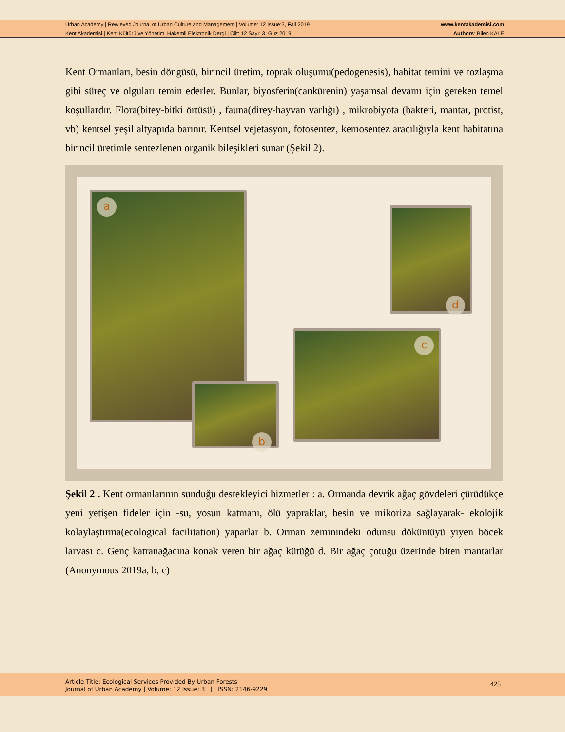Urban Academy | Rewieved Journal of Urban Culture and Management | Volume: 12 Issue:3, Fall 2019
Kent Akademisi | Kent Kültürü ve Yönetimi Hakemli Elektronik Dergi | Cilt: 12 Sayı: 3, Güz 2019
www.kentakademisi.com
Authors: Bilen KALE
Kent Ormanları, besin döngüsü, birincil üretim, toprak oluşumu(pedogenesis), habitat temini ve tozlaşma gibi süreç ve olguları temin ederler. Bunlar, biyosferin(cankürenin) yaşamsal devamı için gereken temel koşullardır. Flora(bitey-bitki örtüsü) , fauna(direy-hayvan varlığı) , mikrobiyota (bakteri, mantar, protist, vb) kentsel yeşil altyapıda barınır. Kentsel vejetasyon, fotosentez, kemosentez aracılığıyla kent habitatına birincil üretimle sentezlenen organik bileşikleri sunar (Şekil 2).
a
b
c
d
Şekil 2 . Kent ormanlarının sunduğu destekleyici hizmetler : a. Ormanda devrik ağaç gövdeleri çürüdükçe yeni yetişen fideler için -su, yosun katmanı, ölü yapraklar, besin ve mikoriza sağlayarak- ekolojik kolaylaştırma(ecological facilitation) yaparlar b. Orman zeminindeki odunsu döküntüyü yiyen böcek larvası c. Genç katranağacına konak veren bir ağaç kütüğü d. Bir ağaç çotuğu üzerinde biten mantarlar (Anonymous 2019a, b, c)
Article Title: Ecological Services Provided By Urban Forests
Journal of Urban Academy | Volume: 12 Issue: 3 | ISSN: 2146-9229
425